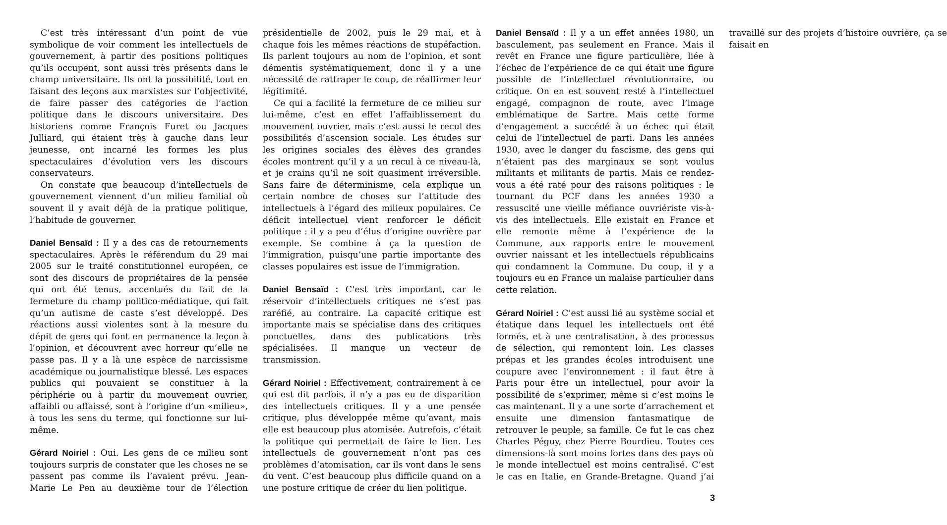C’est très intéressant d’un point de vue symbolique de voir comment les intellectuels de gouvernement, à partir des positions politiques qu’ils occupent, sont aussi très présents dans le champ universitaire. Ils ont la possibilité, tout en faisant des leçons aux marxistes sur l’objectivité, de faire passer des catégories de l’action politique dans le discours universitaire. Des historiens comme François Furet ou Jacques Julliard, qui étaient très à gauche dans leur jeunesse, ont incarné les formes les plus spectaculaires d’évolution vers les discours conservateurs.
On constate que beaucoup d’intellectuels de gouvernement viennent d’un milieu familial où souvent il y avait déjà de la pratique politique, l’habitude de gouverner.
Daniel Bensaïd : Il y a des cas de retournements spectaculaires. Après le référendum du 29 mai 2005 sur le traité constitutionnel européen, ce sont des discours de propriétaires de la pensée qui ont été tenus, accentués du fait de la fermeture du champ politico-médiatique, qui fait qu’un autisme de caste s’est développé. Des réactions aussi violentes sont à la mesure du dépit de gens qui font en permanence la leçon à l’opinion, et découvrent avec horreur qu’elle ne passe pas. Il y a là une espèce de narcissisme académique ou journalistique blessé. Les espaces publics qui pouvaient se constituer à la périphérie ou à partir du mouvement ouvrier, affaibli ou affaissé, sont à l’origine d’un «milieu», à tous les sens du terme, qui fonctionne sur lui-même.
Gérard Noiriel : Oui. Les gens de ce milieu sont toujours surpris de constater que les choses ne se passent pas comme ils l’avaient prévu. Jean-Marie Le Pen au deuxième tour de l’élection présidentielle de 2002, puis le 29 mai, et à chaque fois les mêmes réactions de stupéfaction. Ils parlent toujours au nom de l’opinion, et sont démentis systématiquement, donc il y a une nécessité de rattraper le coup, de réaffirmer leur légitimité.
Ce qui a facilité la fermeture de ce milieu sur lui-même, c’est en effet l’affaiblissement du mouvement ouvrier, mais c’est aussi le recul des possibilités d’ascension sociale. Les études sur les origines sociales des élèves des grandes écoles montrent qu’il y a un recul à ce niveau-là, et je crains qu’il ne soit quasiment irréversible. Sans faire de déterminisme, cela explique un certain nombre de choses sur l’attitude des intellectuels à l’égard des milieux populaires. Ce déficit intellectuel vient renforcer le déficit politique : il y a peu d’élus d’origine ouvrière par exemple. Se combine à ça la question de l’immigration, puisqu’une partie importante des classes populaires est issue de l’immigration.
Daniel Bensaïd : C’est très important, car le réservoir d’intellectuels critiques ne s’est pas raréfié, au contraire. La capacité critique est importante mais se spécialise dans des critiques ponctuelles, dans des publications très spécialisées. Il manque un vecteur de transmission.
Gérard Noiriel : Effectivement, contrairement à ce qui est dit parfois, il n’y a pas eu de disparition des intellectuels critiques. Il y a une pensée critique, plus développée même qu’avant, mais elle est beaucoup plus atomisée. Autrefois, c’était la politique qui permettait de faire le lien. Les intellectuels de gouvernement n’ont pas ces problèmes d’atomisation, car ils vont dans le sens du vent. C’est beaucoup plus difficile quand on a une posture critique de créer du lien politique.
Daniel Bensaïd : Il y a un effet années 1980, un basculement, pas seulement en France. Mais il revêt en France une figure particulière, liée à l’échec de l’expérience de ce qui était une figure possible de l’intellectuel révolutionnaire, ou critique. On en est souvent resté à l’intellectuel engagé, compagnon de route, avec l’image emblématique de Sartre. Mais cette forme d’engagement a succédé à un échec qui était celui de l’intellectuel de parti. Dans les années 1930, avec le danger du fascisme, des gens qui n’étaient pas des marginaux se sont voulus militants et militants de partis. Mais ce rendez-vous a été raté pour des raisons politiques : le tournant du PCF dans les années 1930 a ressuscité une vieille méfiance ouvriériste vis-à-vis des intellectuels. Elle existait en France et elle remonte même à l’expérience de la Commune, aux rapports entre le mouvement ouvrier naissant et les intellectuels républicains qui condamnent la Commune. Du coup, il y a toujours eu en France un malaise particulier dans cette relation.
Gérard Noiriel : C’est aussi lié au système social et étatique dans lequel les intellectuels ont été formés, et à une centralisation, à des processus de sélection, qui remontent loin. Les classes prépas et les grandes écoles introduisent une coupure avec l’environnement : il faut être à Paris pour être un intellectuel, pour avoir la possibilité de s’exprimer, même si c’est moins le cas maintenant. Il y a une sorte d’arrachement et ensuite une dimension fantasmatique de retrouver le peuple, sa famille. Ce fut le cas chez Charles Péguy, chez Pierre Bourdieu. Toutes ces dimensions-là sont moins fortes dans des pays où le monde intellectuel est moins centralisé. C’est le cas en Italie, en Grande-Bretagne. Quand j’ai travaillé sur des projets d’histoire ouvrière, ça se faisait en
3